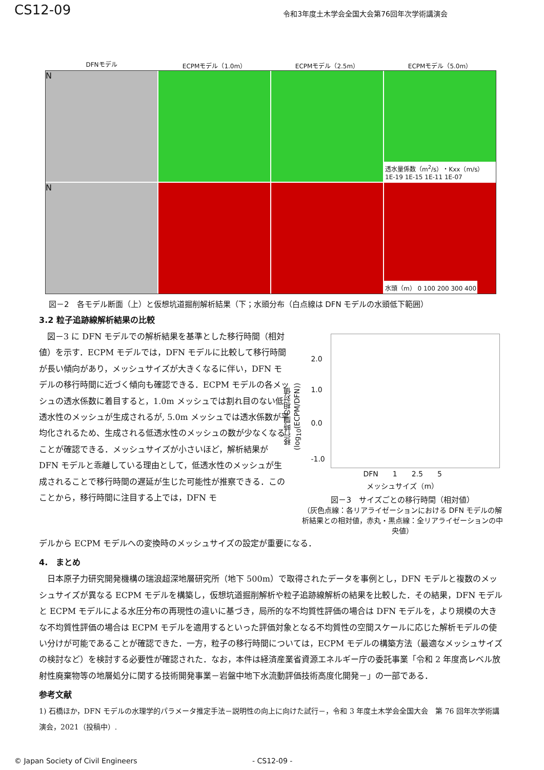CS12-09 令和3年度土木学会全国大会第76回年次学術講演会
DFNモデル ECPMモデル（1.0m） ECPMモデル（2.5m） ECPMモデル（5.0m）
N
透水量係数（m<sup>2</sup>/s）・Kxx（m/s） 1E-19 1E-15 1E-11 1E-07
N
水頭（m） 0 100 200 300 400
図－2　各モデル断面（上）と仮想坑道掘削解析結果（下；水頭分布（白点線は DFN モデルの水頭低下範囲）
3.2 粒子追跡線解析結果の比較
　図－3 に DFN モデルでの解析結果を基準とした移行時間（相対値）を示す．ECPM モデルでは，DFN モデルに比較して移行時間が長い傾向があり，メッシュサイズが大きくなるに伴い，DFN モデルの移行時間に近づく傾向も確認できる．ECPM モデルの各メッシュの透水係数に着目すると，1.0m メッシュでは割れ目のない低透水性のメッシュが生成されるが, 5.0m メッシュでは透水係数が平均化されるため、生成される低透水性のメッシュの数が少なくなることが確認できる．メッシュサイズが小さいほど，解析結果が DFN モデルと乖離している理由として，低透水性のメッシュが生成されることで移行時間の遅延が生じた可能性が推察できる．このことから，移行時間に注目する上では，DFN モ
2.0
1.0
0.0
-1.0
移行時間の相対値 (log<sub>10</sub>(ECPM/DFN))
DFN　　1　　2.5　　5
メッシュサイズ（m）
図－3　サイズごとの移行時間（相対値）
（灰色点線：各リアライゼーションにおける DFN モデルの解析結果との相対値，赤丸・黒点線：全リアライゼーションの中央値）
デルから ECPM モデルへの変換時のメッシュサイズの設定が重要になる．
4.　まとめ
　日本原子力研究開発機構の瑞浪超深地層研究所（地下 500m）で取得されたデータを事例とし，DFN モデルと複数のメッシュサイズが異なる ECPM モデルを構築し，仮想坑道掘削解析や粒子追跡線解析の結果を比較した．その結果，DFN モデルと ECPM モデルによる水圧分布の再現性の違いに基づき，局所的な不均質性評価の場合は DFN モデルを，より規模の大きな不均質性評価の場合は ECPM モデルを適用するといった評価対象となる不均質性の空間スケールに応じた解析モデルの使い分けが可能であることが確認できた．一方，粒子の移行時間については，ECPM モデルの構築方法（最適なメッシュサイズの検討など）を検討する必要性が確認された．なお，本件は経済産業省資源エネルギー庁の委託事業「令和 2 年度高レベル放射性廃棄物等の地層処分に関する技術開発事業－岩盤中地下水流動評価技術高度化開発－」の一部である．
参考文献
1) 石橋ほか，DFN モデルの水理学的パラメータ推定手法－説明性の向上に向けた試行－，令和 3 年度土木学会全国大会　第 76 回年次学術講演会，2021（投稿中）.
© Japan Society of Civil Engineers - CS12-09 -